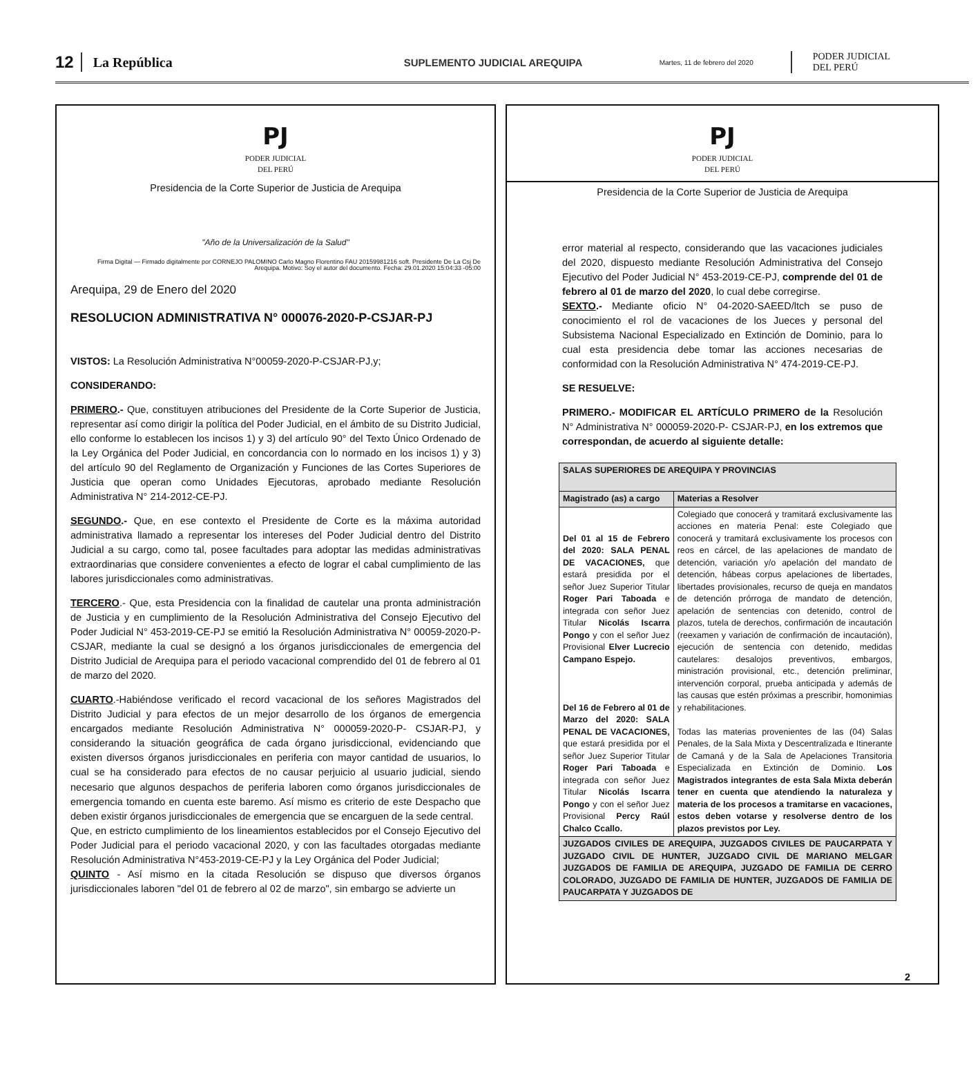12 La República SUPLEMENTO JUDICIAL AREQUIPA Martes, 11 de febrero del 2020 PODER JUDICIAL
DEL PERÚ
PJ
PODER JUDICIAL
DEL PERÚ
Presidencia de la Corte Superior de Justicia de Arequipa
"Año de la Universalización de la Salud"
Firma Digital — Firmado digitalmente por CORNEJO PALOMINO Carlo Magno Florentino FAU 20159981216 soft. Presidente De La Csj De Arequipa. Motivo: Soy el autor del documento. Fecha: 29.01.2020 15:04:33 -05:00
Arequipa, 29 de Enero del 2020
RESOLUCION ADMINISTRATIVA N° 000076-2020-P-CSJAR-PJ
VISTOS: La Resolución Administrativa N°00059-2020-P-CSJAR-PJ,y;
CONSIDERANDO:
PRIMERO.- Que, constituyen atribuciones del Presidente de la Corte Superior de Justicia, representar así como dirigir la política del Poder Judicial, en el ámbito de su Distrito Judicial, ello conforme lo establecen los incisos 1) y 3) del artículo 90° del Texto Único Ordenado de la Ley Orgánica del Poder Judicial, en concordancia con lo normado en los incisos 1) y 3) del artículo 90 del Reglamento de Organización y Funciones de las Cortes Superiores de Justicia que operan como Unidades Ejecutoras, aprobado mediante Resolución Administrativa N° 214-2012-CE-PJ.
SEGUNDO.- Que, en ese contexto el Presidente de Corte es la máxima autoridad administrativa llamado a representar los intereses del Poder Judicial dentro del Distrito Judicial a su cargo, como tal, posee facultades para adoptar las medidas administrativas extraordinarias que considere convenientes a efecto de lograr el cabal cumplimiento de las labores jurisdiccionales como administrativas.
TERCERO.- Que, esta Presidencia con la finalidad de cautelar una pronta administración de Justicia y en cumplimiento de la Resolución Administrativa del Consejo Ejecutivo del Poder Judicial N° 453-2019-CE-PJ se emitió la Resolución Administrativa N° 00059-2020-P-CSJAR, mediante la cual se designó a los órganos jurisdiccionales de emergencia del Distrito Judicial de Arequipa para el periodo vacacional comprendido del 01 de febrero al 01 de marzo del 2020.
CUARTO.-Habiéndose verificado el record vacacional de los señores Magistrados del Distrito Judicial y para efectos de un mejor desarrollo de los órganos de emergencia encargados mediante Resolución Administrativa N° 000059-2020-P- CSJAR-PJ, y considerando la situación geográfica de cada órgano jurisdiccional, evidenciando que existen diversos órganos jurisdiccionales en periferia con mayor cantidad de usuarios, lo cual se ha considerado para efectos de no causar perjuicio al usuario judicial, siendo necesario que algunos despachos de periferia laboren como órganos jurisdiccionales de emergencia tomando en cuenta este baremo. Así mismo es criterio de este Despacho que deben existir órganos jurisdiccionales de emergencia que se encarguen de la sede central.
Que, en estricto cumplimiento de los lineamientos establecidos por el Consejo Ejecutivo del Poder Judicial para el periodo vacacional 2020, y con las facultades otorgadas mediante Resolución Administrativa N°453-2019-CE-PJ y la Ley Orgánica del Poder Judicial;
QUINTO - Así mismo en la citada Resolución se dispuso que diversos órganos jurisdiccionales laboren "del 01 de febrero al 02 de marzo", sin embargo se advierte un
PJ
PODER JUDICIAL
DEL PERÚ
Presidencia de la Corte Superior de Justicia de Arequipa
error material al respecto, considerando que las vacaciones judiciales del 2020, dispuesto mediante Resolución Administrativa del Consejo Ejecutivo del Poder Judicial N° 453-2019-CE-PJ, comprende del 01 de febrero al 01 de marzo del 2020, lo cual debe corregirse.
SEXTO.- Mediante oficio N° 04-2020-SAEED/ltch se puso de conocimiento el rol de vacaciones de los Jueces y personal del Subsistema Nacional Especializado en Extinción de Dominio, para lo cual esta presidencia debe tomar las acciones necesarias de conformidad con la Resolución Administrativa N° 474-2019-CE-PJ.
SE RESUELVE:
PRIMERO.- MODIFICAR EL ARTÍCULO PRIMERO de la Resolución N° Administrativa N° 000059-2020-P- CSJAR-PJ, en los extremos que correspondan, de acuerdo al siguiente detalle:
| SALAS SUPERIORES DE AREQUIPA Y PROVINCIAS | |
| --- | --- |
| Magistrado (as) a cargo | Materias a Resolver |
| Del 01 al 15 de Febrero del 2020: SALA PENAL DE VACACIONES, que estará presidida por el señor Juez Superior Titular Roger Pari Taboada e integrada con señor Juez Titular Nicolás Iscarra Pongo y con el señor Juez Provisional Elver Lucrecio Campano Espejo. Del 16 de Febrero al 01 de Marzo del 2020: SALA PENAL DE VACACIONES, que estará presidida por el señor Juez Superior Titular Roger Pari Taboada e integrada con señor Juez Titular Nicolás Iscarra Pongo y con el señor Juez Provisional Percy Raúl Chalco Ccallo. | Colegiado que conocerá y tramitará exclusivamente las acciones en materia Penal: este Colegiado que conocerá y tramitará exclusivamente los procesos con reos en cárcel, de las apelaciones de mandato de detención, variación y/o apelación del mandato de detención, hábeas corpus apelaciones de libertades, libertades provisionales, recurso de queja en mandatos de detención prórroga de mandato de detención, apelación de sentencias con detenido, control de plazos, tutela de derechos, confirmación de incautación (reexamen y variación de confirmación de incautación), ejecución de sentencia con detenido, medidas cautelares: desalojos preventivos, embargos, ministración provisional, etc., detención preliminar, intervención corporal, prueba anticipada y además de las causas que estén próximas a prescribir, homonimias y rehabilitaciones. Todas las materias provenientes de las (04) Salas Penales, de la Sala Mixta y Descentralizada e Itinerante de Camaná y de la Sala de Apelaciones Transitoria Especializada en Extinción de Dominio. Los Magistrados integrantes de esta Sala Mixta deberán tener en cuenta que atendiendo la naturaleza y materia de los procesos a tramitarse en vacaciones, estos deben votarse y resolverse dentro de los plazos previstos por Ley. |
| JUZGADOS CIVILES DE AREQUIPA, JUZGADOS CIVILES DE PAUCARPATA Y JUZGADO CIVIL DE HUNTER, JUZGADO CIVIL DE MARIANO MELGAR JUZGADOS DE FAMILIA DE AREQUIPA, JUZGADO DE FAMILIA DE CERRO COLORADO, JUZGADO DE FAMILIA DE HUNTER, JUZGADOS DE FAMILIA DE PAUCARPATA Y JUZGADOS DE | |
2